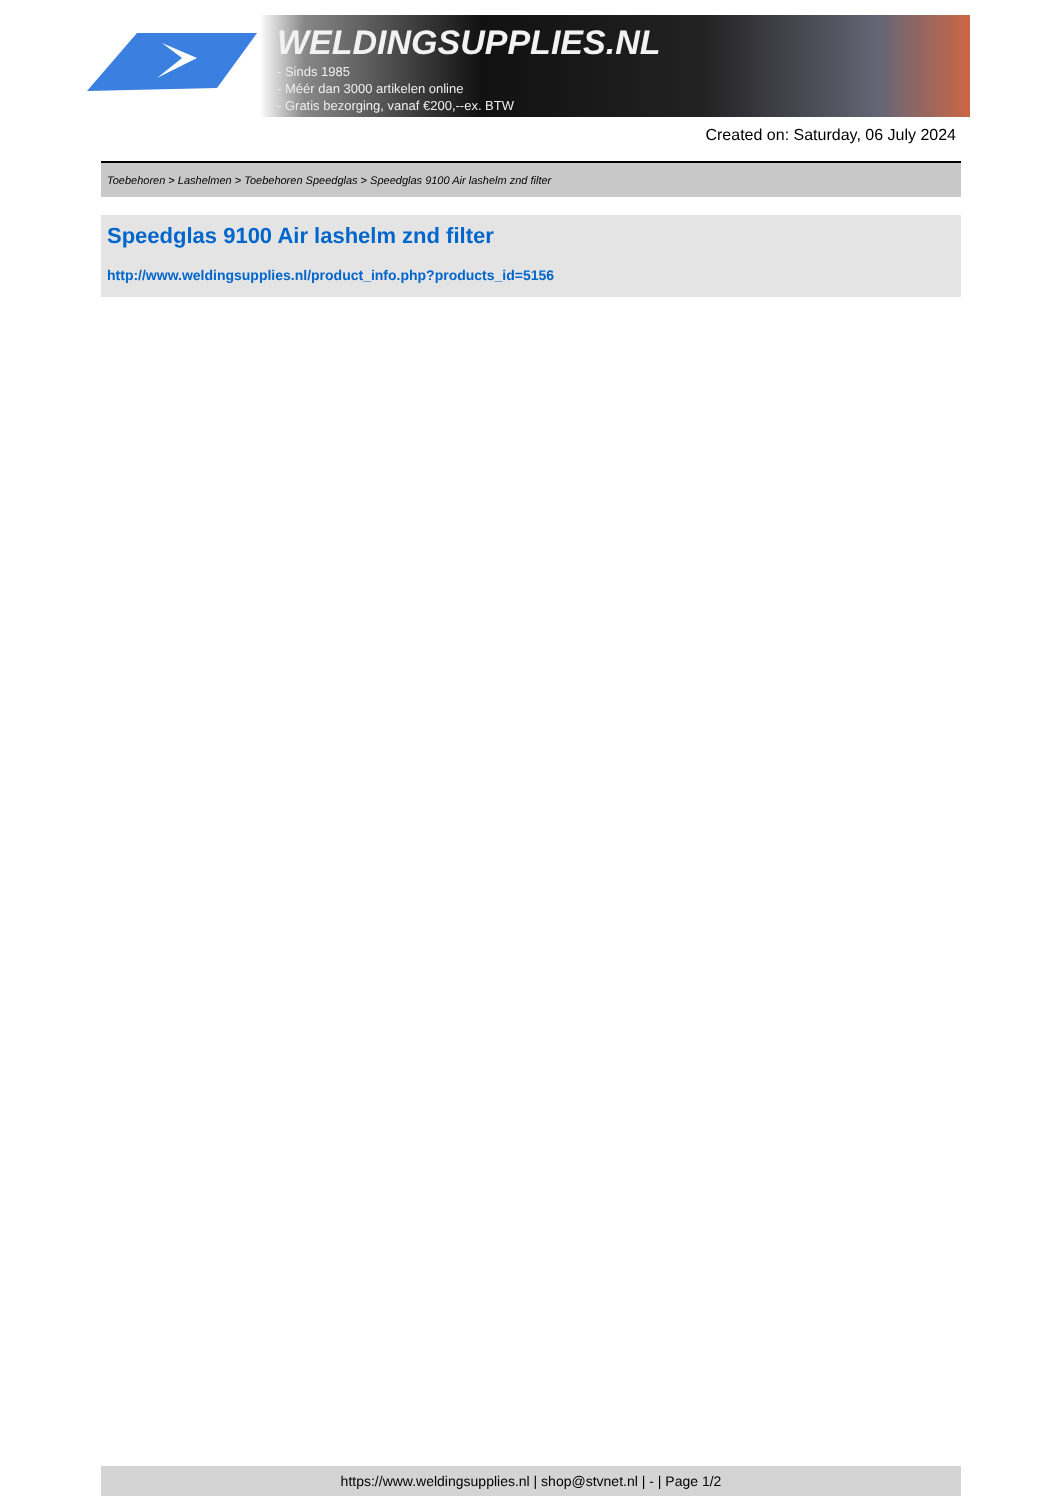WELDINGSUPPLIES.NL
- Sinds 1985
- Méér dan 3000 artikelen online
- Gratis bezorging, vanaf €200,--ex. BTW
Created on: Saturday, 06 July 2024
Toebehoren > Lashelmen > Toebehoren Speedglas > Speedglas 9100 Air lashelm znd filter
Speedglas 9100 Air lashelm znd filter
http://www.weldingsupplies.nl/product_info.php?products_id=5156
https://www.weldingsupplies.nl | shop@stvnet.nl | - | Page 1/2